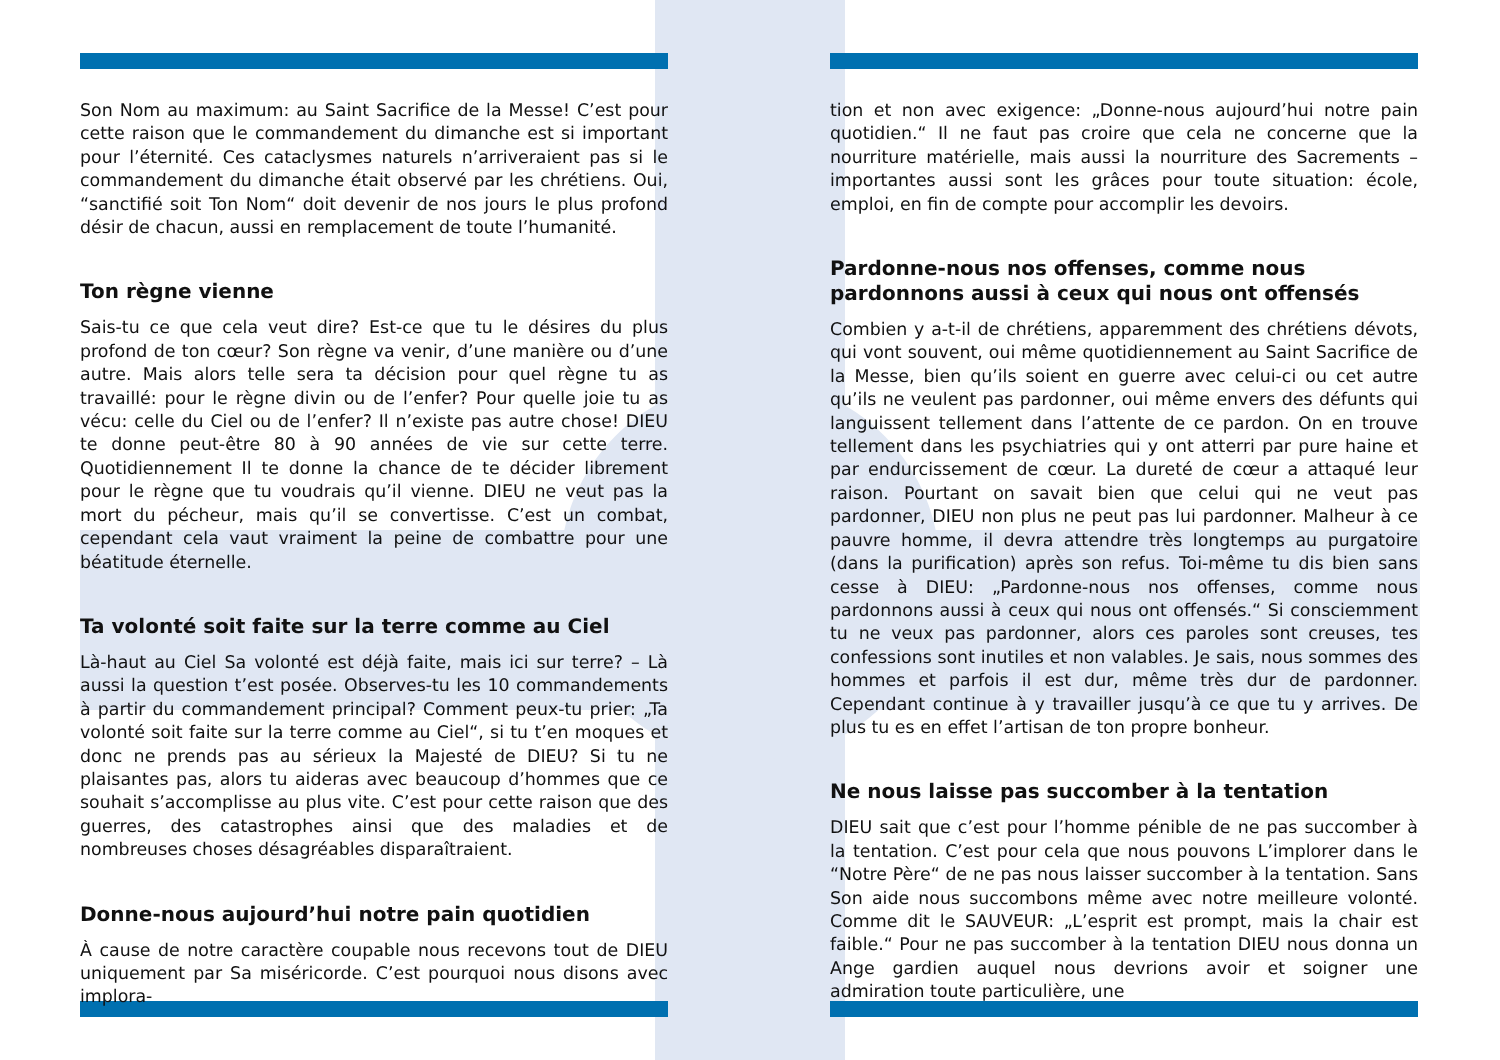Son Nom au maximum: au Saint Sacrifice de la Messe! C’est pour cette raison que le commandement du dimanche est si important pour l’éternité. Ces cataclysmes naturels n’arriveraient pas si le commandement du dimanche était observé par les chrétiens. Oui, “sanctifié soit Ton Nom“ doit devenir de nos jours le plus profond désir de chacun, aussi en remplacement de toute l’humanité.
Ton règne vienne
Sais-tu ce que cela veut dire? Est-ce que tu le désires du plus profond de ton cœur? Son règne va venir, d’une manière ou d’une autre. Mais alors telle sera ta décision pour quel règne tu as travaillé: pour le règne divin ou de l’enfer? Pour quelle joie tu as vécu: celle du Ciel ou de l’enfer? Il n’existe pas autre chose! DIEU te donne peut-être 80 à 90 années de vie sur cette terre. Quotidiennement Il te donne la chance de te décider librement pour le règne que tu voudrais qu’il vienne. DIEU ne veut pas la mort du pécheur, mais qu’il se convertisse. C’est un combat, cependant cela vaut vraiment la peine de combattre pour une béatitude éternelle.
Ta volonté soit faite sur la terre comme au Ciel
Là-haut au Ciel Sa volonté est déjà faite, mais ici sur terre? – Là aussi la question t’est posée. Observes-tu les 10 commandements à partir du commandement principal? Comment peux-tu prier: „Ta volonté soit faite sur la terre comme au Ciel“, si tu t’en moques et donc ne prends pas au sérieux la Majesté de DIEU? Si tu ne plaisantes pas, alors tu aideras avec beaucoup d’hommes que ce souhait s’accomplisse au plus vite. C’est pour cette raison que des guerres, des catastrophes ainsi que des maladies et de nombreuses choses désagréables disparaîtraient.
Donne-nous aujourd’hui notre pain quotidien
À cause de notre caractère coupable nous recevons tout de DIEU uniquement par Sa miséricorde. C’est pourquoi nous disons avec implora-
tion et non avec exigence: „Donne-nous aujourd’hui notre pain quotidien.“ Il ne faut pas croire que cela ne concerne que la nourriture matérielle, mais aussi la nourriture des Sacrements – importantes aussi sont les grâces pour toute situation: école, emploi, en fin de compte pour accomplir les devoirs.
Pardonne-nous nos offenses, comme nous pardonnons aussi à ceux qui nous ont offensés
Combien y a-t-il de chrétiens, apparemment des chrétiens dévots, qui vont souvent, oui même quotidiennement au Saint Sacrifice de la Messe, bien qu’ils soient en guerre avec celui-ci ou cet autre qu’ils ne veulent pas pardonner, oui même envers des défunts qui languissent tellement dans l’attente de ce pardon. On en trouve tellement dans les psychiatries qui y ont atterri par pure haine et par endurcissement de cœur. La dureté de cœur a attaqué leur raison. Pourtant on savait bien que celui qui ne veut pas pardonner, DIEU non plus ne peut pas lui pardonner. Malheur à ce pauvre homme, il devra attendre très longtemps au purgatoire (dans la purification) après son refus. Toi-même tu dis bien sans cesse à DIEU: „Pardonne-nous nos offenses, comme nous pardonnons aussi à ceux qui nous ont offensés.“ Si consciemment tu ne veux pas pardonner, alors ces paroles sont creuses, tes confessions sont inutiles et non valables. Je sais, nous sommes des hommes et parfois il est dur, même très dur de pardonner. Cependant continue à y travailler jusqu’à ce que tu y arrives. De plus tu es en effet l’artisan de ton propre bonheur.
Ne nous laisse pas succomber à la tentation
DIEU sait que c’est pour l’homme pénible de ne pas succomber à la tentation. C’est pour cela que nous pouvons L’implorer dans le “Notre Père“ de ne pas nous laisser succomber à la tentation. Sans Son aide nous succombons même avec notre meilleure volonté. Comme dit le SAUVEUR: „L’esprit est prompt, mais la chair est faible.“ Pour ne pas succomber à la tentation DIEU nous donna un Ange gardien auquel nous devrions avoir et soigner une admiration toute particulière, une